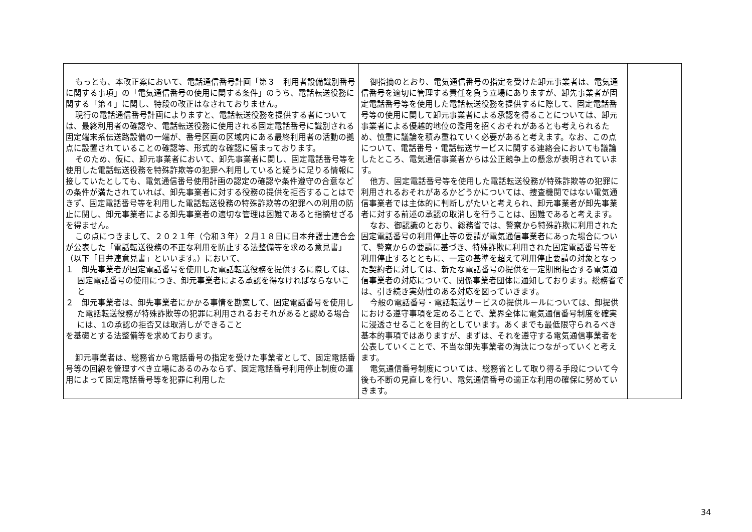| もっとも、本改正案において、電話通信番号計画「第３ 利用者設備識別番号に関する事項」の「電気通信番号の使用に関する条件」のうち、電話転送役務に関する「第４」に関し、特段の改正はなされておりません。 現行の電話通信番号計画によりますと、電話転送役務を提供する者については、最終利用者の確認や、電話転送役務に使用される固定電話番号に識別される固定端末系伝送路設備の一端が、番号区画の区域内にある最終利用者の活動の拠点に設置されていることの確認等、形式的な確認に留まっております。 そのため、仮に、卸元事業者において、卸先事業者に関し、固定電話番号等を使用した電話転送役務を特殊詐欺等の犯罪へ利用していると疑うに足りる情報に接していたとしても、電気通信番号使用計画の認定の確認や条件遵守の合意などの条件が満たされていれば、卸先事業者に対する役務の提供を拒否することはできず、固定電話番号等を利用した電話転送役務の特殊詐欺等の犯罪への利用の防止に関し、卸元事業者による卸先事業者の適切な管理は困難であると指摘せざるを得ません。 この点につきまして、２０２１年（令和３年）２月１８日に日本弁護士連合会が公表した「電話転送役務の不正な利用を防止する法整備等を求める意見書」（以下「日弁連意見書」といいます。）において、 １ 卸先事業者が固定電話番号を使用した電話転送役務を提供するに際しては、固定電話番号の使用につき、卸元事業者による承認を得なければならないこと ２ 卸元事業者は、卸先事業者にかかる事情を勘案して、固定電話番号を使用した電話転送役務が特殊詐欺等の犯罪に利用されるおそれがあると認める場合には、1の承認の拒否又は取消しができること を基礎とする法整備等を求めております。 卸元事業者は、総務省から電話番号の指定を受けた事業者として、固定電話番号等の回線を管理すべき立場にあるのみならず、固定電話番号利用停止制度の運用によって固定電話番号等を犯罪に利用した | 御指摘のとおり、電気通信番号の指定を受けた卸元事業者は、電気通信番号を適切に管理する責任を負う立場にありますが、卸先事業者が固定電話番号等を使用した電話転送役務を提供するに際して、固定電話番号等の使用に関して卸元事業者による承認を得ることについては、卸元事業者による優越的地位の濫用を招くおそれがあるとも考えられるため、慎重に議論を積み重ねていく必要があると考えます。なお、この点について、電話番号・電話転送サービスに関する連絡会においても議論したところ、電気通信事業者からは公正競争上の懸念が表明されています。 他方、固定電話番号等を使用した電話転送役務が特殊詐欺等の犯罪に利用されるおそれがあるかどうかについては、捜査機関ではない電気通信事業者では主体的に判断しがたいと考えられ、卸元事業者が卸先事業者に対する前述の承認の取消しを行うことは、困難であると考えます。 なお、御認識のとおり、総務省では、警察から特殊詐欺に利用された固定電話番号の利用停止等の要請が電気通信事業者にあった場合について、警察からの要請に基づき、特殊詐欺に利用された固定電話番号等を利用停止するとともに、一定の基準を超えて利用停止要請の対象となった契約者に対しては、新たな電話番号の提供を一定期間拒否する電気通信事業者の対応について、関係事業者団体に通知しております。総務省では、引き続き実効性のある対応を図っていきます。 今般の電話番号・電話転送サービスの提供ルールについては、卸提供における遵守事項を定めることで、業界全体に電気通信番号制度を確実に浸透させることを目的としています。あくまでも最低限守られるべき基本的事項ではありますが、まずは、それを遵守する電気通信事業者を公表していくことで、不当な卸先事業者の淘汰につながっていくと考えます。 電気通信番号制度については、総務省として取り得る手段について今後も不断の見直しを行い、電気通信番号の適正な利用の確保に努めていきます。 | |
34